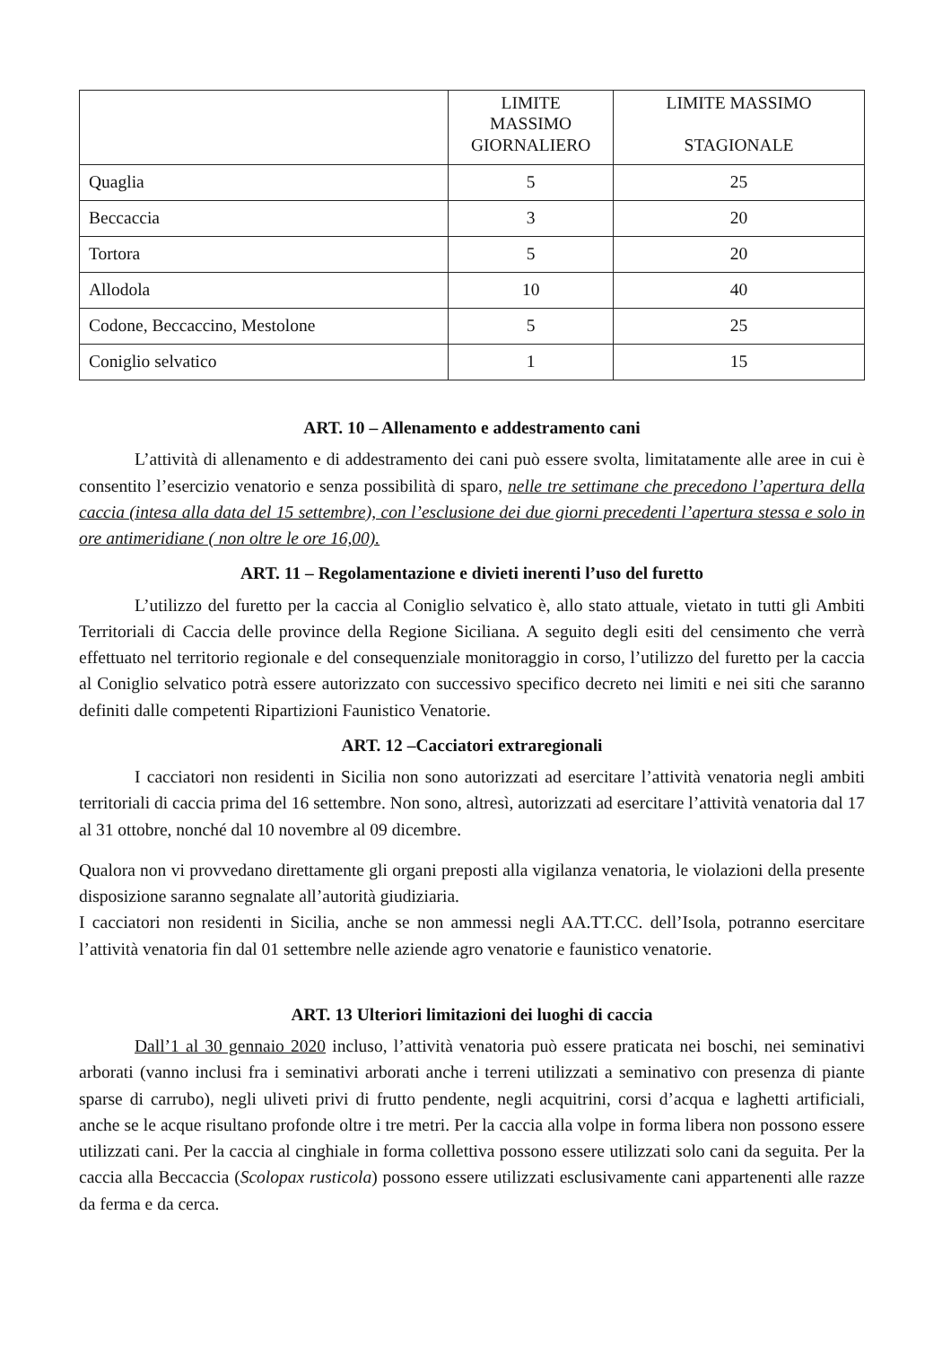| | LIMITE MASSIMO GIORNALIERO | LIMITE MASSIMO STAGIONALE |
| --- | --- | --- |
| Quaglia | 5 | 25 |
| Beccaccia | 3 | 20 |
| Tortora | 5 | 20 |
| Allodola | 10 | 40 |
| Codone, Beccaccino, Mestolone | 5 | 25 |
| Coniglio selvatico | 1 | 15 |
ART. 10 – Allenamento e addestramento cani
L’attività di allenamento e di addestramento dei cani può essere svolta, limitatamente alle aree in cui è consentito l’esercizio venatorio e senza possibilità di sparo, nelle tre settimane che precedono l’apertura della caccia (intesa alla data del 15 settembre), con l’esclusione dei due giorni precedenti l’apertura stessa e solo in ore antimeridiane ( non oltre le ore 16,00).
ART. 11 – Regolamentazione e divieti inerenti l’uso del furetto
L’utilizzo del furetto per la caccia al Coniglio selvatico è, allo stato attuale, vietato in tutti gli Ambiti Territoriali di Caccia delle province della Regione Siciliana. A seguito degli esiti del censimento che verrà effettuato nel territorio regionale e del consequenziale monitoraggio in corso, l’utilizzo del furetto per la caccia al Coniglio selvatico potrà essere autorizzato con successivo specifico decreto nei limiti e nei siti che saranno definiti dalle competenti Ripartizioni Faunistico Venatorie.
ART. 12 –Cacciatori extraregionali
I cacciatori non residenti in Sicilia non sono autorizzati ad esercitare l’attività venatoria negli ambiti territoriali di caccia prima del 16 settembre. Non sono, altresì, autorizzati ad esercitare l’attività venatoria dal 17 al 31 ottobre, nonché dal 10 novembre al 09 dicembre.
Qualora non vi provvedano direttamente gli organi preposti alla vigilanza venatoria, le violazioni della presente disposizione saranno segnalate all’autorità giudiziaria.
I cacciatori non residenti in Sicilia, anche se non ammessi negli AA.TT.CC. dell’Isola, potranno esercitare l’attività venatoria fin dal 01 settembre nelle aziende agro venatorie e faunistico venatorie.
ART. 13 Ulteriori limitazioni dei luoghi di caccia
Dall’1 al 30 gennaio 2020 incluso, l’attività venatoria può essere praticata nei boschi, nei seminativi arborati (vanno inclusi fra i seminativi arborati anche i terreni utilizzati a seminativo con presenza di piante sparse di carrubo), negli uliveti privi di frutto pendente, negli acquitrini, corsi d’acqua e laghetti artificiali, anche se le acque risultano profonde oltre i tre metri. Per la caccia alla volpe in forma libera non possono essere utilizzati cani. Per la caccia al cinghiale in forma collettiva possono essere utilizzati solo cani da seguita. Per la caccia alla Beccaccia (Scolopax rusticola) possono essere utilizzati esclusivamente cani appartenenti alle razze da ferma e da cerca.